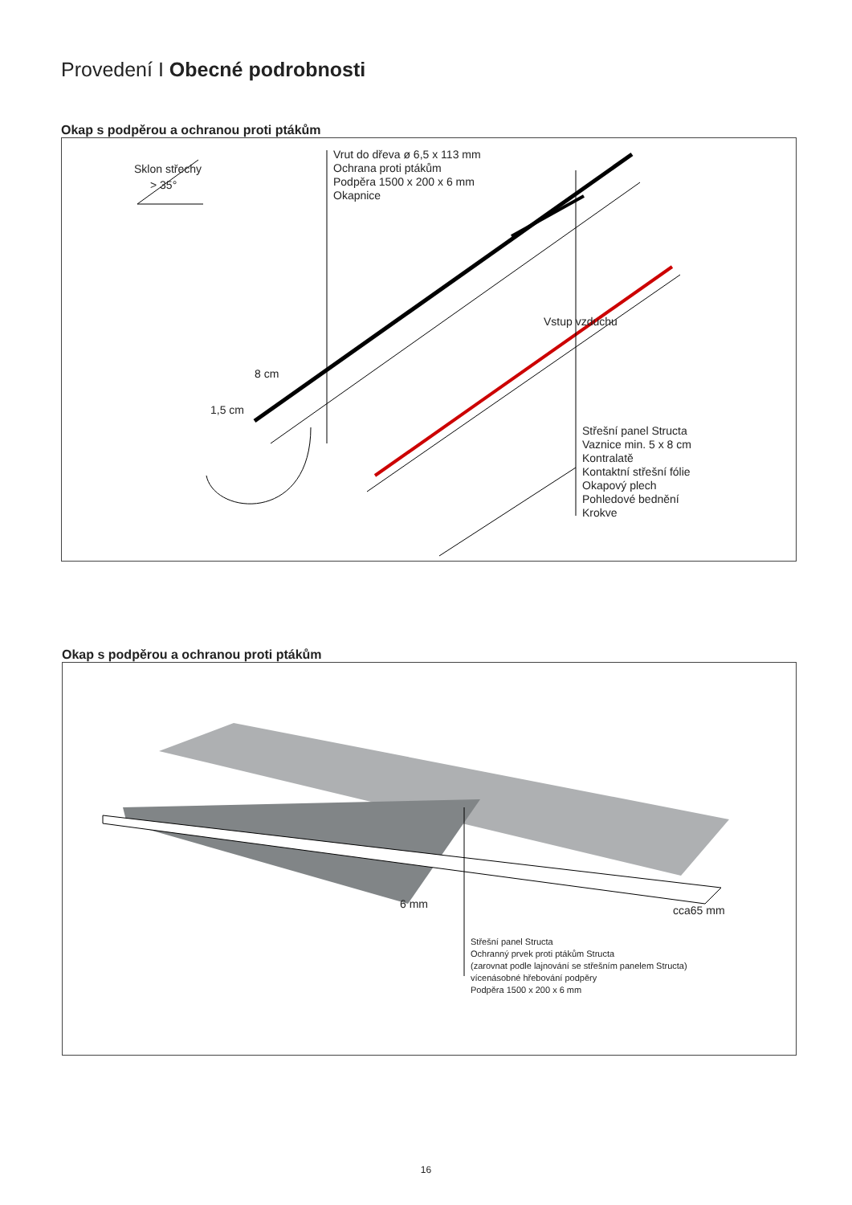Provedení I Obecné podrobnosti
Okap s podpěrou a ochranou proti ptákům
> 35°
Sklon střechy
Vrut do dřeva ø 6,5 x 113 mm
Ochrana proti ptákům
Podpěra 1500 x 200 x 6 mm
Okapnice
Vstup vzduchu
8 cm
1,5 cm
Střešní panel Structa
Vaznice min. 5 x 8 cm
Kontralatě
Kontaktní střešní fólie
Okapový plech
Pohledové bednění
Krokve
Okap s podpěrou a ochranou proti ptákům
6 mm cca65 mm
Střešní panel Structa
Ochranný prvek proti ptákům Structa
(zarovnat podle lajnování se střešním panelem Structa)
vícenásobné hřebování podpěry
Podpěra 1500 x 200 x 6 mm
16